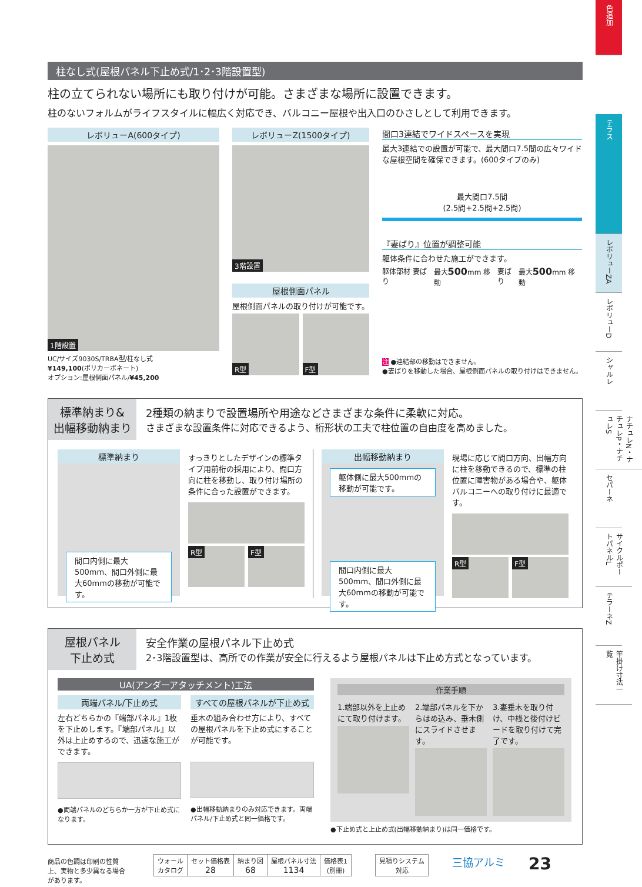色追加
テラス
レボリューZA
レボリューD
シャルレ
ナチュレN・ナチュレP・ナチュレS
セパーネ
サイクルポートパネルL
テラーネZ
竿掛け寸法一覧
柱なし式(屋根パネル下止め式/1･2･3階設置型)
柱の立てられない場所にも取り付けが可能。さまざまな場所に設置できます。
柱のないフォルムがライフスタイルに幅広く対応でき、バルコニー屋根や出入口のひさしとして利用できます。
レボリューA(600タイプ)
1階設置
UC/サイズ9030S/TRBA型/柱なし式
¥149,100(ポリカーボネート)
オプション:屋根側面パネル/¥45,200
レボリューZ(1500タイプ)
3階設置
屋根側面パネル
屋根側面パネルの取り付けが可能です。
R型
F型
間口3連結でワイドスペースを実現
最大3連結での設置が可能で、最大間口7.5間の広々ワイドな屋根空間を確保できます。(600タイプのみ)
最大間口7.5間
(2.5間+2.5間+2.5間)
『妻ばり』位置が調整可能
躯体条件に合わせた施工ができます。
躯体部材 妻ばり 最大500mm 移動 妻ばり 最大500mm 移動
注 ●連結部の移動はできません。
●妻ばりを移動した場合、屋根側面パネルの取り付けはできません。
標準納まり&
出幅移動納まり
2種類の納まりで設置場所や用途などさまざまな条件に柔軟に対応。
さまざまな設置条件に対応できるよう、桁形状の工夫で柱位置の自由度を高めました。
標準納まり
間口内側に最大500mm、間口外側に最大60mmの移動が可能です。
すっきりとしたデザインの標準タイプ用前桁の採用により、間口方向に柱を移動し、取り付け場所の条件に合った設置ができます。
R型
F型
出幅移動納まり
躯体側に最大500mmの移動が可能です。
間口内側に最大500mm、間口外側に最大60mmの移動が可能です。
現場に応じて間口方向、出幅方向に柱を移動できるので、標準の柱位置に障害物がある場合や、躯体バルコニーへの取り付けに最適です。
R型
F型
屋根パネル
下止め式
安全作業の屋根パネル下止め式
2･3階設置型は、高所での作業が安全に行えるよう屋根パネルは下止め方式となっています。
UA(アンダーアタッチメント)工法
両端パネル/下止め式
左右どちらかの『端部パネル』1枚を下止めします。『端部パネル』以外は上止めするので、迅速な施工ができます。
●両端パネルのどちらか一方が下止め式になります。
すべての屋根パネルが下止め式
垂木の組み合わせ方により、すべての屋根パネルを下止め式にすることが可能です。
●出幅移動納まりのみ対応できます。両端パネル/下止め式と同一価格です。
作業手順
1.端部以外を上止めにて取り付けます。
2.端部パネルを下からはめ込み、垂木側にスライドさせます。
3.妻垂木を取り付け、中桟と後付けビードを取り付けて完了です。
●下止め式と上止め式(出幅移動納まり)は同一価格です。
商品の色調は印刷の性質上、実物と多少異なる場合があります。
| ウォール カタログ | セット価格表 28 | 納まり図 68 | 屋根パネル寸法 1134 | 価格表1 (別冊) |
| 見積りシステム 対応 |
三協アルミ 23